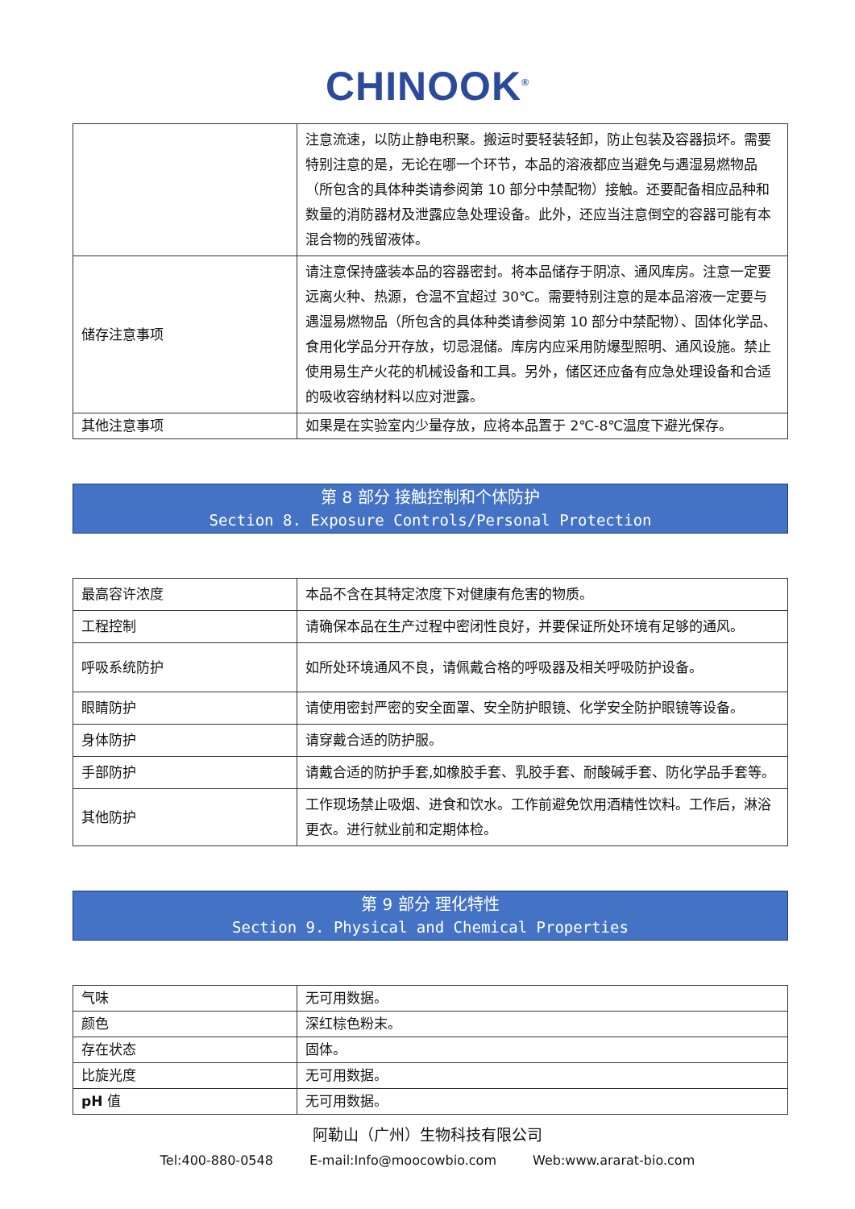CHINOOK<sup>®</sup>
| | 注意流速，以防止静电积聚。搬运时要轻装轻卸，防止包装及容器损坏。需要特别注意的是，无论在哪一个环节，本品的溶液都应当避免与遇湿易燃物品（所包含的具体种类请参阅第 10 部分中禁配物）接触。还要配备相应品种和数量的消防器材及泄露应急处理设备。此外，还应当注意倒空的容器可能有本混合物的残留液体。 |
| 储存注意事项 | 请注意保持盛装本品的容器密封。将本品储存于阴凉、通风库房。注意一定要远离火种、热源，仓温不宜超过 30℃。需要特别注意的是本品溶液一定要与遇湿易燃物品（所包含的具体种类请参阅第 10 部分中禁配物）、固体化学品、食用化学品分开存放，切忌混储。库房内应采用防爆型照明、通风设施。禁止使用易生产火花的机械设备和工具。另外，储区还应备有应急处理设备和合适的吸收容纳材料以应对泄露。 |
| 其他注意事项 | 如果是在实验室内少量存放，应将本品置于 2℃-8℃温度下避光保存。 |
第 8 部分 接触控制和个体防护
Section 8. Exposure Controls/Personal Protection
| 最高容许浓度 | 本品不含在其特定浓度下对健康有危害的物质。 |
| 工程控制 | 请确保本品在生产过程中密闭性良好，并要保证所处环境有足够的通风。 |
| 呼吸系统防护 | 如所处环境通风不良，请佩戴合格的呼吸器及相关呼吸防护设备。 |
| 眼睛防护 | 请使用密封严密的安全面罩、安全防护眼镜、化学安全防护眼镜等设备。 |
| 身体防护 | 请穿戴合适的防护服。 |
| 手部防护 | 请戴合适的防护手套,如橡胶手套、乳胶手套、耐酸碱手套、防化学品手套等。 |
| 其他防护 | 工作现场禁止吸烟、进食和饮水。工作前避免饮用酒精性饮料。工作后，淋浴更衣。进行就业前和定期体检。 |
第 9 部分 理化特性
Section 9. Physical and Chemical Properties
| 气味 | 无可用数据。 |
| 颜色 | 深红棕色粉末。 |
| 存在状态 | 固体。 |
| 比旋光度 | 无可用数据。 |
| pH 值 | 无可用数据。 |
阿勒山（广州）生物科技有限公司
Tel:400-880-0548 E-mail:Info@moocowbio.com Web:www.ararat-bio.com